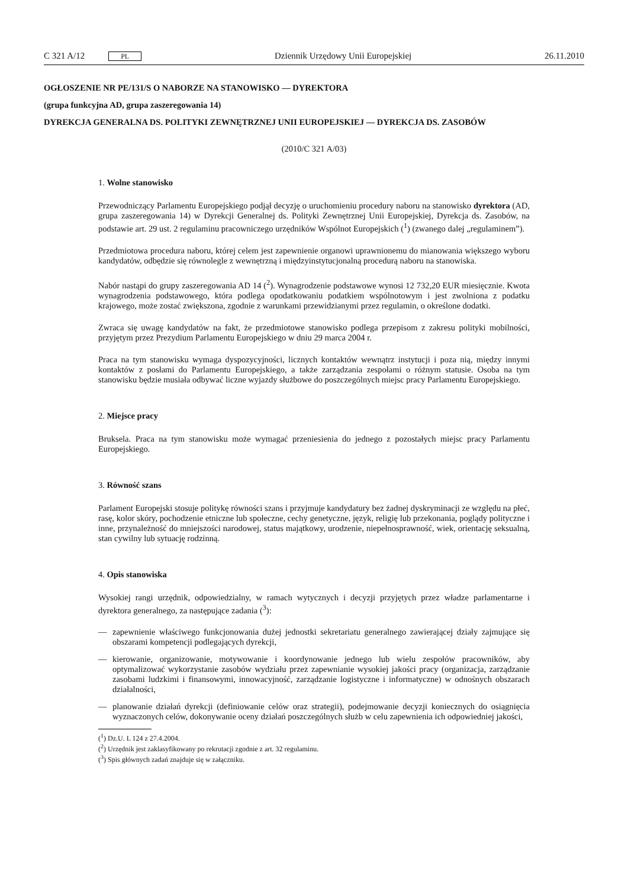C 321 A/12 PL
Dziennik Urzędowy Unii Europejskiej 26.11.2010
OGŁOSZENIE NR PE/131/S O NABORZE NA STANOWISKO — DYREKTORA
(grupa funkcyjna AD, grupa zaszeregowania 14)
DYREKCJA GENERALNA DS. POLITYKI ZEWNĘTRZNEJ UNII EUROPEJSKIEJ — DYREKCJA DS. ZASOBÓW
(2010/C 321 A/03)
1. Wolne stanowisko
Przewodniczący Parlamentu Europejskiego podjął decyzję o uruchomieniu procedury naboru na stanowisko dyrektora (AD, grupa zaszeregowania 14) w Dyrekcji Generalnej ds. Polityki Zewnętrznej Unii Europejskiej, Dyrekcja ds. Zasobów, na podstawie art. 29 ust. 2 regulaminu pracowniczego urzędników Wspólnot Europejskich (<sup>1</sup>) (zwanego dalej „regulaminem”).
Przedmiotowa procedura naboru, której celem jest zapewnienie organowi uprawnionemu do mianowania większego wyboru kandydatów, odbędzie się równolegle z wewnętrzną i międzyinstytucjonalną procedurą naboru na stanowiska.
Nabór nastąpi do grupy zaszeregowania AD 14 (<sup>2</sup>). Wynagrodzenie podstawowe wynosi 12 732,20 EUR miesięcznie. Kwota wynagrodzenia podstawowego, która podlega opodatkowaniu podatkiem wspólnotowym i jest zwolniona z podatku krajowego, może zostać zwiększona, zgodnie z warunkami przewidzianymi przez regulamin, o określone dodatki.
Zwraca się uwagę kandydatów na fakt, że przedmiotowe stanowisko podlega przepisom z zakresu polityki mobilności, przyjętym przez Prezydium Parlamentu Europejskiego w dniu 29 marca 2004 r.
Praca na tym stanowisku wymaga dyspozycyjności, licznych kontaktów wewnątrz instytucji i poza nią, między innymi kontaktów z posłami do Parlamentu Europejskiego, a także zarządzania zespołami o różnym statusie. Osoba na tym stanowisku będzie musiała odbywać liczne wyjazdy służbowe do poszczególnych miejsc pracy Parlamentu Europejskiego.
2. Miejsce pracy
Bruksela. Praca na tym stanowisku może wymagać przeniesienia do jednego z pozostałych miejsc pracy Parlamentu Europejskiego.
3. Równość szans
Parlament Europejski stosuje politykę równości szans i przyjmuje kandydatury bez żadnej dyskryminacji ze względu na płeć, rasę, kolor skóry, pochodzenie etniczne lub społeczne, cechy genetyczne, język, religię lub przekonania, poglądy polityczne i inne, przynależność do mniejszości narodowej, status majątkowy, urodzenie, niepełnosprawność, wiek, orientację seksualną, stan cywilny lub sytuację rodzinną.
4. Opis stanowiska
Wysokiej rangi urzędnik, odpowiedzialny, w ramach wytycznych i decyzji przyjętych przez władze parlamentarne i dyrektora generalnego, za następujące zadania (<sup>3</sup>):
— zapewnienie właściwego funkcjonowania dużej jednostki sekretariatu generalnego zawierającej działy zajmujące się obszarami kompetencji podlegających dyrekcji,
— kierowanie, organizowanie, motywowanie i koordynowanie jednego lub wielu zespołów pracowników, aby optymalizować wykorzystanie zasobów wydziału przez zapewnianie wysokiej jakości pracy (organizacja, zarządzanie zasobami ludzkimi i finansowymi, innowacyjność, zarządzanie logistyczne i informatyczne) w odnośnych obszarach działalności,
— planowanie działań dyrekcji (definiowanie celów oraz strategii), podejmowanie decyzji koniecznych do osiągnięcia wyznaczonych celów, dokonywanie oceny działań poszczególnych służb w celu zapewnienia ich odpowiedniej jakości,
(<sup>1</sup>) Dz.U. L 124 z 27.4.2004.
(<sup>2</sup>) Urzędnik jest zaklasyfikowany po rekrutacji zgodnie z art. 32 regulaminu.
(<sup>3</sup>) Spis głównych zadań znajduje się w załączniku.